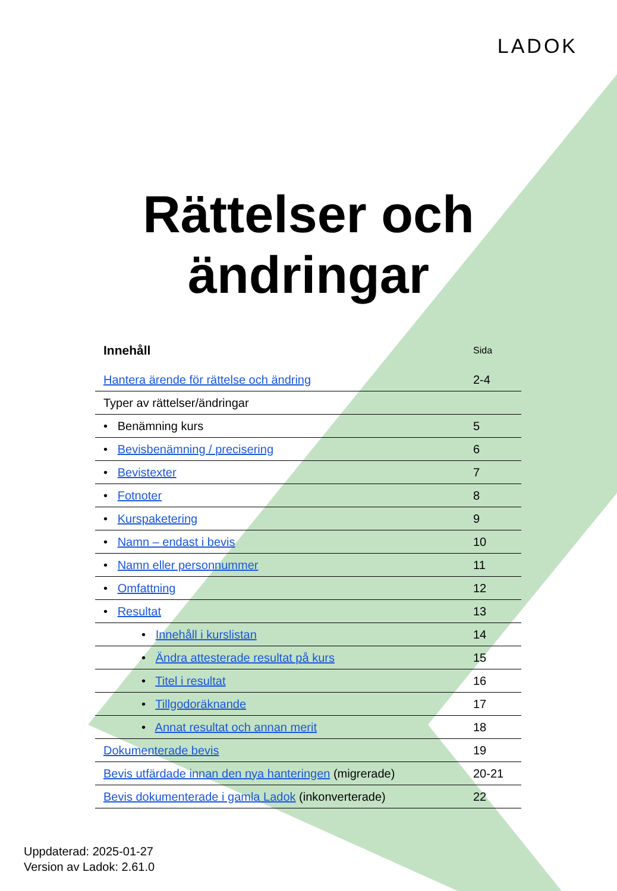LADOK
Rättelser och
ändringar
| Innehåll | Sida |
| --- | --- |
| Hantera ärende för rättelse och ändring | 2-4 |
| Typer av rättelser/ändringar | |
| • Benämning kurs | 5 |
| • Bevisbenämning / precisering | 6 |
| • Bevistexter | 7 |
| • Fotnoter | 8 |
| • Kurspaketering | 9 |
| • Namn – endast i bevis | 10 |
| • Namn eller personnummer | 11 |
| • Omfattning | 12 |
| • Resultat | 13 |
| • Innehåll i kurslistan | 14 |
| • Ändra attesterade resultat på kurs | 15 |
| • Titel i resultat | 16 |
| • Tillgodoräknande | 17 |
| • Annat resultat och annan merit | 18 |
| Dokumenterade bevis | 19 |
| Bevis utfärdade innan den nya hanteringen (migrerade) | 20-21 |
| Bevis dokumenterade i gamla Ladok (inkonverterade) | 22 |
Uppdaterad: 2025-01-27
Version av Ladok: 2.61.0